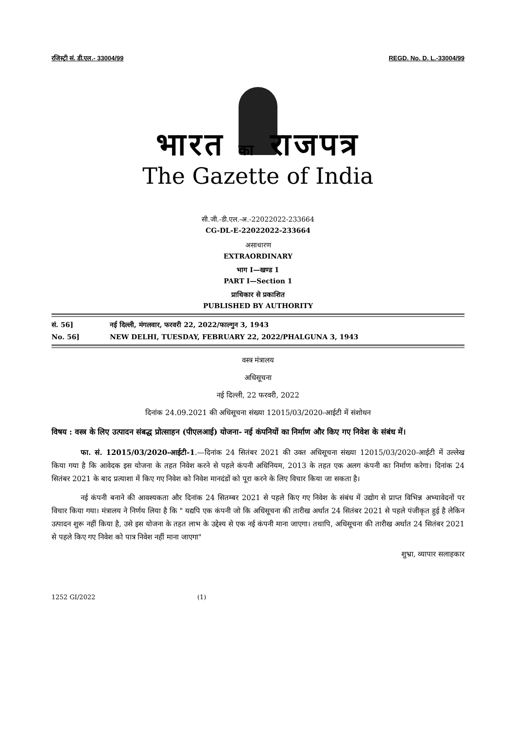रजिस्ट्री सं. डी.एल.- 33004/99 REGD. No. D. L.-33004/99
भारत का राजपत्र
The Gazette of India
सी.जी.-डी.एल.-अ.-22022022-233664
CG-DL-E-22022022-233664
असाधारण
EXTRAORDINARY
भाग I—खण्ड 1
PART I—Section 1
प्राधिकार से प्रकाशित
PUBLISHED BY AUTHORITY
सं. 56] नई दिल्ली, मंगलवार, फरवरी 22, 2022/फाल्गुन 3, 1943
No. 56] NEW DELHI, TUESDAY, FEBRUARY 22, 2022/PHALGUNA 3, 1943
वस्त्र मंत्रालय
अधिसूचना
नई दिल्ली, 22 फरवरी, 2022
दिनांक 24.09.2021 की अधिसूचना संख्या 12015/03/2020-आईटी में संशोधन
विषय : वस्त्र के लिए उत्पादन संबद्ध प्रोत्साहन (पीएलआई) योजना- नई कंपनियों का निर्माण और किए गए निवेश के संबंध में।
फा. सं. 12015/03/2020-आईटी-1.—दिनांक 24 सितंबर 2021 की उक्त अधिसूचना संख्या 12015/03/2020-आईटी में उल्लेख किया गया है कि आवेदक इस योजना के तहत निवेश करने से पहले कंपनी अधिनियम, 2013 के तहत एक अलग कंपनी का निर्माण करेगा। दिनांक 24 सितंबर 2021 के बाद प्रत्याशा में किए गए निवेश को निवेश मानदंडों को पूरा करने के लिए विचार किया जा सकता है।
नई कंपनी बनाने की आवश्यकता और दिनांक 24 सितम्बर 2021 से पहले किए गए निवेश के संबंध में उद्योग से प्राप्त विभिन्न अभ्यावेदनों पर विचार किया गया। मंत्रालय ने निर्णय लिया है कि " यद्यपि एक कंपनी जो कि अधिसूचना की तारीख अर्थात 24 सितंबर 2021 से पहले पंजीकृत हुई है लेकिन उत्पादन शुरू नहीं किया है, उसे इस योजना के तहत लाभ के उद्देश्य से एक नई कंपनी माना जाएगा। तथापि, अधिसूचना की तारीख अर्थात 24 सितंबर 2021 से पहले किए गए निवेश को पात्र निवेश नहीं माना जाएगा"
शुभ्रा, व्यापार सलाहकार
1252 GI/2022 (1)